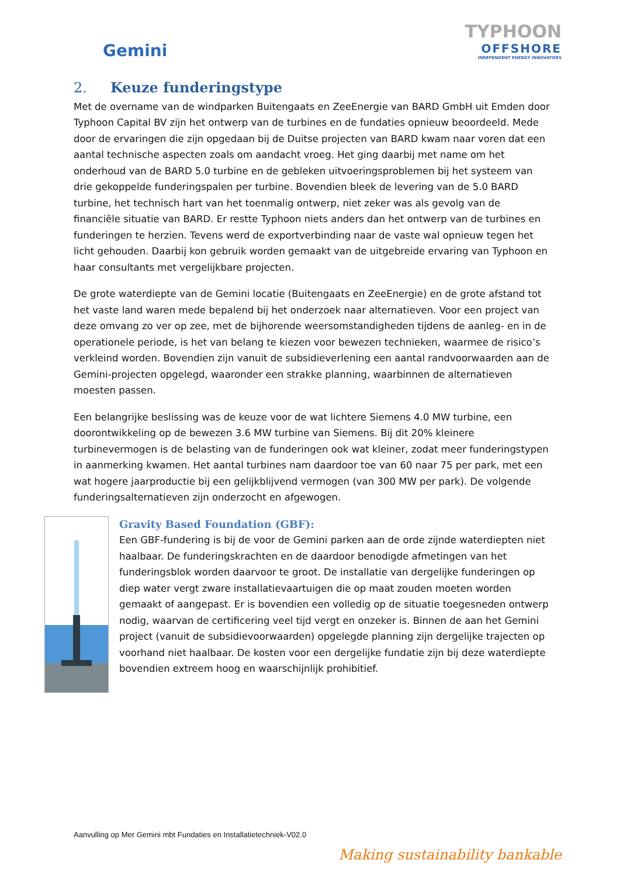Gemini
TYPHOON
OFFSHORE
INDEPENDENT ENERGY INNOVATORS
2. Keuze funderingstype
Met de overname van de windparken Buitengaats en ZeeEnergie van BARD GmbH uit Emden door Typhoon Capital BV zijn het ontwerp van de turbines en de fundaties opnieuw beoordeeld. Mede door de ervaringen die zijn opgedaan bij de Duitse projecten van BARD kwam naar voren dat een aantal technische aspecten zoals om aandacht vroeg. Het ging daarbij met name om het onderhoud van de BARD 5.0 turbine en de gebleken uitvoeringsproblemen bij het systeem van drie gekoppelde funderingspalen per turbine. Bovendien bleek de levering van de 5.0 BARD turbine, het technisch hart van het toenmalig ontwerp, niet zeker was als gevolg van de financiële situatie van BARD. Er restte Typhoon niets anders dan het ontwerp van de turbines en funderingen te herzien. Tevens werd de exportverbinding naar de vaste wal opnieuw tegen het licht gehouden. Daarbij kon gebruik worden gemaakt van de uitgebreide ervaring van Typhoon en haar consultants met vergelijkbare projecten.
De grote waterdiepte van de Gemini locatie (Buitengaats en ZeeEnergie) en de grote afstand tot het vaste land waren mede bepalend bij het onderzoek naar alternatieven. Voor een project van deze omvang zo ver op zee, met de bijhorende weersomstandigheden tijdens de aanleg- en in de operationele periode, is het van belang te kiezen voor bewezen technieken, waarmee de risico’s verkleind worden. Bovendien zijn vanuit de subsidieverlening een aantal randvoorwaarden aan de Gemini-projecten opgelegd, waaronder een strakke planning, waarbinnen de alternatieven moesten passen.
Een belangrijke beslissing was de keuze voor de wat lichtere Siemens 4.0 MW turbine, een doorontwikkeling op de bewezen 3.6 MW turbine van Siemens. Bij dit 20% kleinere turbinevermogen is de belasting van de funderingen ook wat kleiner, zodat meer funderingstypen in aanmerking kwamen. Het aantal turbines nam daardoor toe van 60 naar 75 per park, met een wat hogere jaarproductie bij een gelijkblijvend vermogen (van 300 MW per park). De volgende funderingsalternatieven zijn onderzocht en afgewogen.
Gravity Based Foundation (GBF):
Een GBF-fundering is bij de voor de Gemini parken aan de orde zijnde waterdiepten niet haalbaar. De funderingskrachten en de daardoor benodigde afmetingen van het funderingsblok worden daarvoor te groot. De installatie van dergelijke funderingen op diep water vergt zware installatievaartuigen die op maat zouden moeten worden gemaakt of aangepast. Er is bovendien een volledig op de situatie toegesneden ontwerp nodig, waarvan de certificering veel tijd vergt en onzeker is. Binnen de aan het Gemini project (vanuit de subsidievoorwaarden) opgelegde planning zijn dergelijke trajecten op voorhand niet haalbaar. De kosten voor een dergelijke fundatie zijn bij deze waterdiepte bovendien extreem hoog en waarschijnlijk prohibitief.
Aanvulling op Mer Gemini mbt Fundaties en Installatietechniek-V02.0
Making sustainability bankable